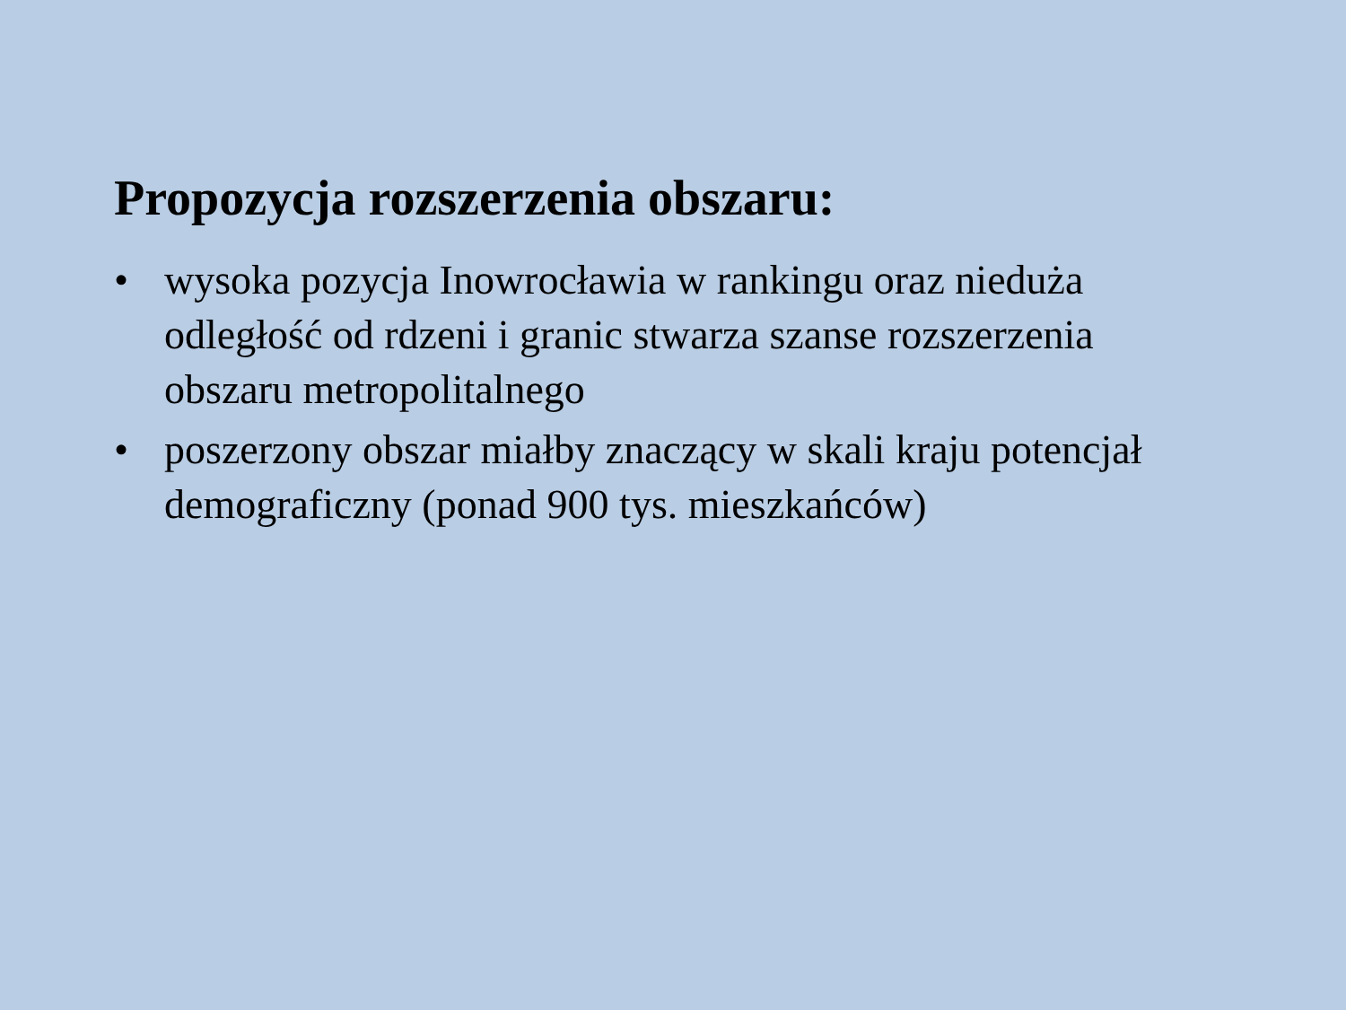Propozycja rozszerzenia obszaru:
• wysoka pozycja Inowrocławia w rankingu oraz nieduża odległość od rdzeni i granic stwarza szanse rozszerzenia obszaru metropolitalnego
• poszerzony obszar miałby znaczący w skali kraju potencjał demograficzny (ponad 900 tys. mieszkańców)